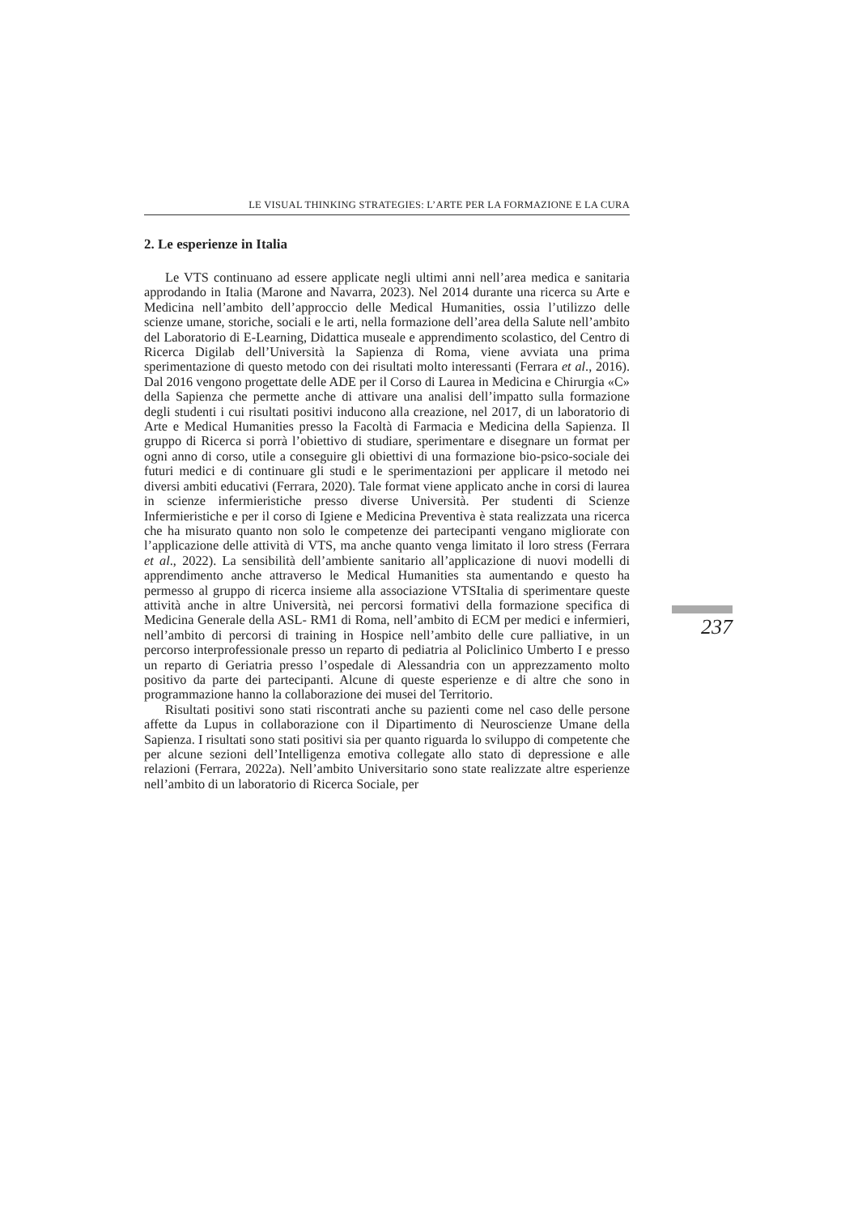LE VISUAL THINKING STRATEGIES: L’ARTE PER LA FORMAZIONE E LA CURA
2. Le esperienze in Italia
Le VTS continuano ad essere applicate negli ultimi anni nell’area medica e sanitaria approdando in Italia (Marone and Navarra, 2023). Nel 2014 durante una ricerca su Arte e Medicina nell’ambito dell’approccio delle Medical Humanities, ossia l’utilizzo delle scienze umane, storiche, sociali e le arti, nella formazione dell’area della Salute nell’ambito del Laboratorio di E-Learning, Didattica museale e apprendimento scolastico, del Centro di Ricerca Digilab dell’Università la Sapienza di Roma, viene avviata una prima sperimentazione di questo metodo con dei risultati molto interessanti (Ferrara et al., 2016). Dal 2016 vengono progettate delle ADE per il Corso di Laurea in Medicina e Chirurgia «C» della Sapienza che permette anche di attivare una analisi dell’impatto sulla formazione degli studenti i cui risultati positivi inducono alla creazione, nel 2017, di un laboratorio di Arte e Medical Humanities presso la Facoltà di Farmacia e Medicina della Sapienza. Il gruppo di Ricerca si porrà l’obiettivo di studiare, sperimentare e disegnare un format per ogni anno di corso, utile a conseguire gli obiettivi di una formazione bio-psico-sociale dei futuri medici e di continuare gli studi e le sperimentazioni per applicare il metodo nei diversi ambiti educativi (Ferrara, 2020). Tale format viene applicato anche in corsi di laurea in scienze infermieristiche presso diverse Università. Per studenti di Scienze Infermieristiche e per il corso di Igiene e Medicina Preventiva è stata realizzata una ricerca che ha misurato quanto non solo le competenze dei partecipanti vengano migliorate con l’applicazione delle attività di VTS, ma anche quanto venga limitato il loro stress (Ferrara et al., 2022). La sensibilità dell’ambiente sanitario all’applicazione di nuovi modelli di apprendimento anche attraverso le Medical Humanities sta aumentando e questo ha permesso al gruppo di ricerca insieme alla associazione VTSItalia di sperimentare queste attività anche in altre Università, nei percorsi formativi della formazione specifica di Medicina Generale della ASL- RM1 di Roma, nell’ambito di ECM per medici e infermieri, nell’ambito di percorsi di training in Hospice nell’ambito delle cure palliative, in un percorso interprofessionale presso un reparto di pediatria al Policlinico Umberto I e presso un reparto di Geriatria presso l’ospedale di Alessandria con un apprezzamento molto positivo da parte dei partecipanti. Alcune di queste esperienze e di altre che sono in programmazione hanno la collaborazione dei musei del Territorio.
Risultati positivi sono stati riscontrati anche su pazienti come nel caso delle persone affette da Lupus in collaborazione con il Dipartimento di Neuroscienze Umane della Sapienza. I risultati sono stati positivi sia per quanto riguarda lo sviluppo di competente che per alcune sezioni dell’Intelligenza emotiva collegate allo stato di depressione e alle relazioni (Ferrara, 2022a). Nell’ambito Universitario sono state realizzate altre esperienze nell’ambito di un laboratorio di Ricerca Sociale, per
237